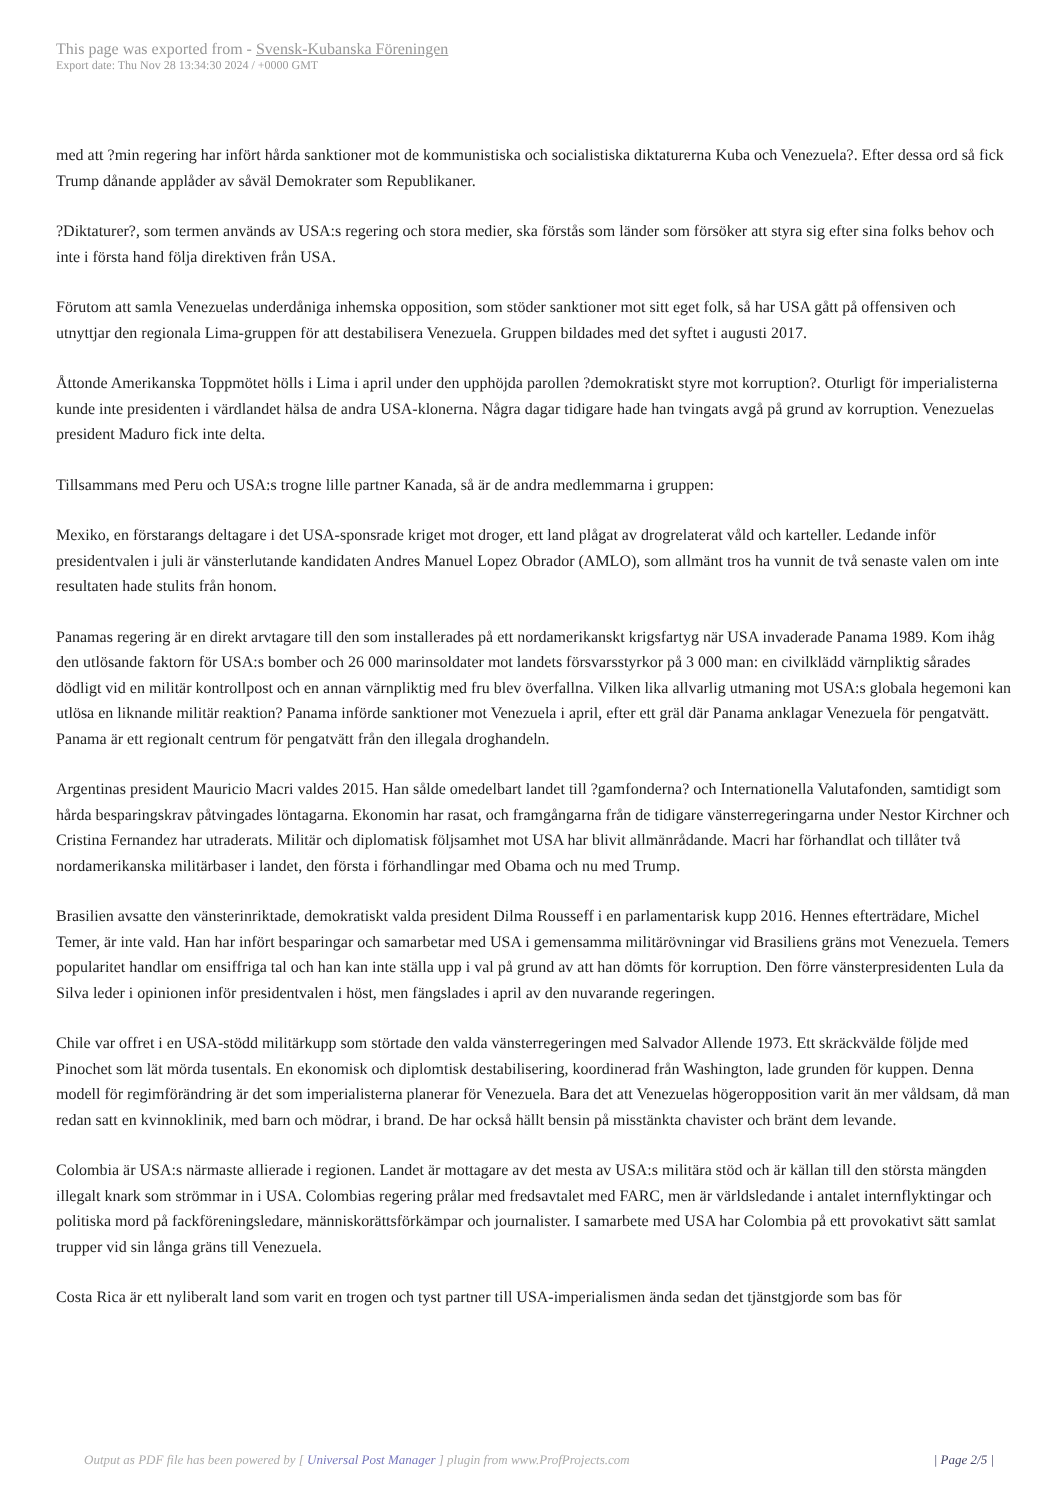This page was exported from - Svensk-Kubanska Föreningen
Export date: Thu Nov 28 13:34:30 2024 / +0000 GMT
med att ?min regering har infört hårda sanktioner mot de kommunistiska och socialistiska diktaturerna Kuba och Venezuela?. Efter dessa ord så fick Trump dånande applåder av såväl Demokrater som Republikaner.
?Diktaturer?, som termen används av USA:s regering och stora medier, ska förstås som länder som försöker att styra sig efter sina folks behov och inte i första hand följa direktiven från USA.
Förutom att samla Venezuelas underdåniga inhemska opposition, som stöder sanktioner mot sitt eget folk, så har USA gått på offensiven och utnyttjar den regionala Lima-gruppen för att destabilisera Venezuela. Gruppen bildades med det syftet i augusti 2017.
Åttonde Amerikanska Toppmötet hölls i Lima i april under den upphöjda parollen ?demokratiskt styre mot korruption?. Oturligt för imperialisterna kunde inte presidenten i värdlandet hälsa de andra USA-klonerna. Några dagar tidigare hade han tvingats avgå på grund av korruption. Venezuelas president Maduro fick inte delta.
Tillsammans med Peru och USA:s trogne lille partner Kanada, så är de andra medlemmarna i gruppen:
Mexiko, en förstarangs deltagare i det USA-sponsrade kriget mot droger, ett land plågat av drogrelaterat våld och karteller. Ledande inför presidentvalen i juli är vänsterlutande kandidaten Andres Manuel Lopez Obrador (AMLO), som allmänt tros ha vunnit de två senaste valen om inte resultaten hade stulits från honom.
Panamas regering är en direkt arvtagare till den som installerades på ett nordamerikanskt krigsfartyg när USA invaderade Panama 1989. Kom ihåg den utlösande faktorn för USA:s bomber och 26 000 marinsoldater mot landets försvarsstyrkor på 3 000 man: en civilklädd värnpliktig sårades dödligt vid en militär kontrollpost och en annan värnpliktig med fru blev överfallna. Vilken lika allvarlig utmaning mot USA:s globala hegemoni kan utlösa en liknande militär reaktion? Panama införde sanktioner mot Venezuela i april, efter ett gräl där Panama anklagar Venezuela för pengatvätt. Panama är ett regionalt centrum för pengatvätt från den illegala droghandeln.
Argentinas president Mauricio Macri valdes 2015. Han sålde omedelbart landet till ?gamfonderna? och Internationella Valutafonden, samtidigt som hårda besparingskrav påtvingades löntagarna. Ekonomin har rasat, och framgångarna från de tidigare vänsterregeringarna under Nestor Kirchner och Cristina Fernandez har utraderats. Militär och diplomatisk följsamhet mot USA har blivit allmänrådande. Macri har förhandlat och tillåter två nordamerikanska militärbaser i landet, den första i förhandlingar med Obama och nu med Trump.
Brasilien avsatte den vänsterinriktade, demokratiskt valda president Dilma Rousseff i en parlamentarisk kupp 2016. Hennes efterträdare, Michel Temer, är inte vald. Han har infört besparingar och samarbetar med USA i gemensamma militärövningar vid Brasiliens gräns mot Venezuela. Temers popularitet handlar om ensiffriga tal och han kan inte ställa upp i val på grund av att han dömts för korruption. Den förre vänsterpresidenten Lula da Silva leder i opinionen inför presidentvalen i höst, men fängslades i april av den nuvarande regeringen.
Chile var offret i en USA-stödd militärkupp som störtade den valda vänsterregeringen med Salvador Allende 1973. Ett skräckvälde följde med Pinochet som lät mörda tusentals. En ekonomisk och diplomtisk destabilisering, koordinerad från Washington, lade grunden för kuppen. Denna modell för regimförändring är det som imperialisterna planerar för Venezuela. Bara det att Venezuelas högeropposition varit än mer våldsam, då man redan satt en kvinnoklinik, med barn och mödrar, i brand. De har också hällt bensin på misstänkta chavister och bränt dem levande.
Colombia är USA:s närmaste allierade i regionen. Landet är mottagare av det mesta av USA:s militära stöd och är källan till den största mängden illegalt knark som strömmar in i USA. Colombias regering prålar med fredsavtalet med FARC, men är världsledande i antalet internflyktingar och politiska mord på fackföreningsledare, människorättsförkämpar och journalister. I samarbete med USA har Colombia på ett provokativt sätt samlat trupper vid sin långa gräns till Venezuela.
Costa Rica är ett nyliberalt land som varit en trogen och tyst partner till USA-imperialismen ända sedan det tjänstgjorde som bas för
Output as PDF file has been powered by [ Universal Post Manager ] plugin from www.ProfProjects.com | Page 2/5 |